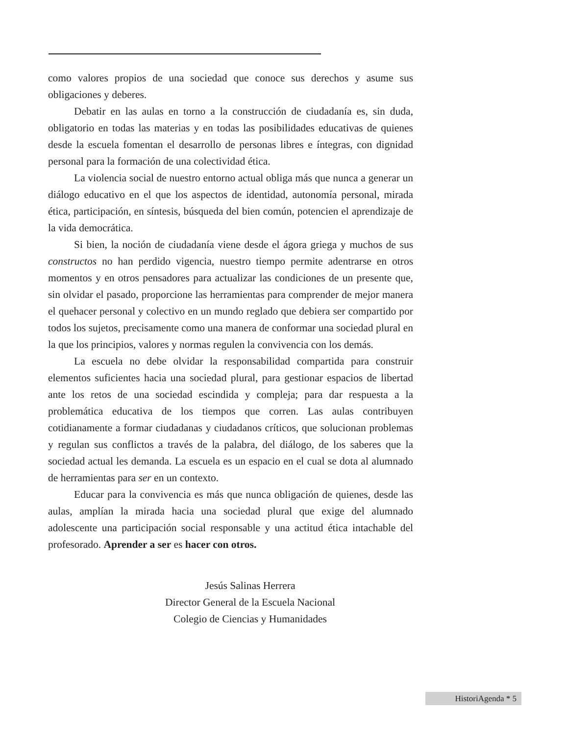como valores propios de una sociedad que conoce sus derechos y asume sus obligaciones y deberes.
Debatir en las aulas en torno a la construcción de ciudadanía es, sin duda, obligatorio en todas las materias y en todas las posibilidades educativas de quienes desde la escuela fomentan el desarrollo de personas libres e íntegras, con dignidad personal para la formación de una colectividad ética.
La violencia social de nuestro entorno actual obliga más que nunca a generar un diálogo educativo en el que los aspectos de identidad, autonomía personal, mirada ética, participación, en síntesis, búsqueda del bien común, potencien el aprendizaje de la vida democrática.
Si bien, la noción de ciudadanía viene desde el ágora griega y muchos de sus constructos no han perdido vigencia, nuestro tiempo permite adentrarse en otros momentos y en otros pensadores para actualizar las condiciones de un presente que, sin olvidar el pasado, proporcione las herramientas para comprender de mejor manera el quehacer personal y colectivo en un mundo reglado que debiera ser compartido por todos los sujetos, precisamente como una manera de conformar una sociedad plural en la que los principios, valores y normas regulen la convivencia con los demás.
La escuela no debe olvidar la responsabilidad compartida para construir elementos suficientes hacia una sociedad plural, para gestionar espacios de libertad ante los retos de una sociedad escindida y compleja; para dar respuesta a la problemática educativa de los tiempos que corren. Las aulas contribuyen cotidianamente a formar ciudadanas y ciudadanos críticos, que solucionan problemas y regulan sus conflictos a través de la palabra, del diálogo, de los saberes que la sociedad actual les demanda. La escuela es un espacio en el cual se dota al alumnado de herramientas para ser en un contexto.
Educar para la convivencia es más que nunca obligación de quienes, desde las aulas, amplían la mirada hacia una sociedad plural que exige del alumnado adolescente una participación social responsable y una actitud ética intachable del profesorado. Aprender a ser es hacer con otros.
Jesús Salinas Herrera
Director General de la Escuela Nacional
Colegio de Ciencias y Humanidades
HistoriAgenda * 5